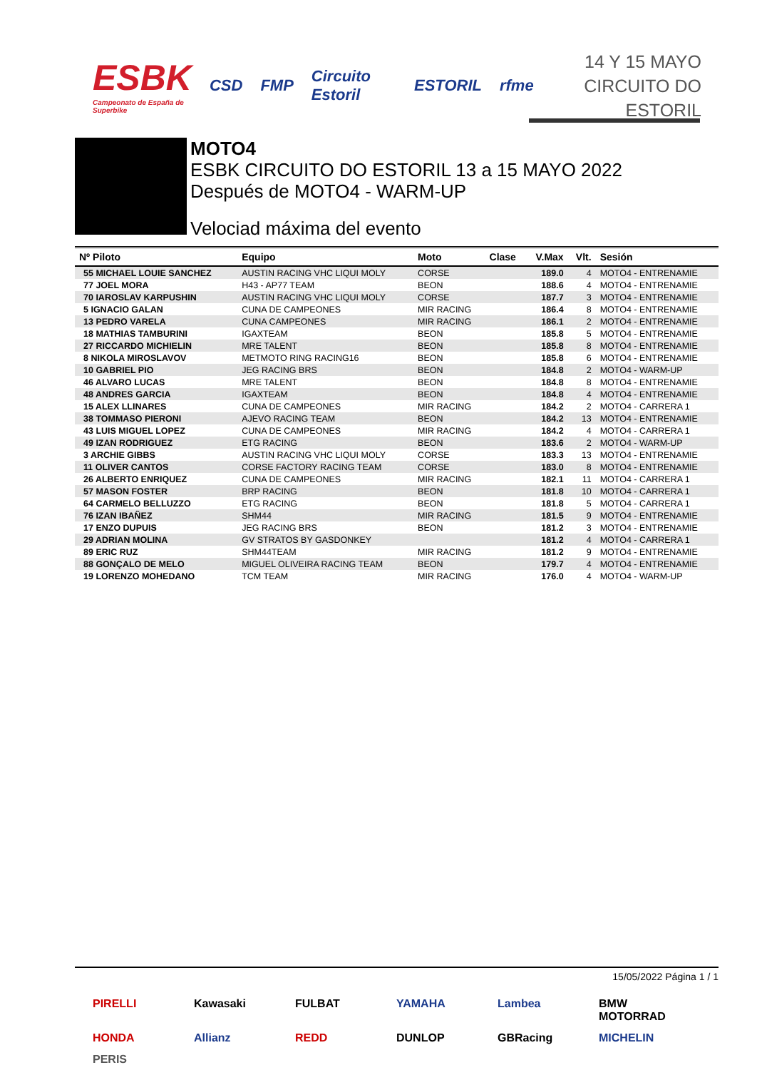ESBK
Campeonato de España de Superbike
CSD FMP Circuito Estoril ESTORIL rfme
14 Y 15 MAYO
CIRCUITO DO ESTORIL
MOTO4
ESBK CIRCUITO DO ESTORIL 13 a 15 MAYO 2022
Después de MOTO4 - WARM-UP
Velociad máxima del evento
| Nº Piloto | Equipo | Moto | Clase | V.Max | Vlt. | Sesión |
| --- | --- | --- | --- | --- | --- | --- |
| 55 MICHAEL LOUIE SANCHEZ | AUSTIN RACING VHC LIQUI MOLY | CORSE | | 189.0 | 4 | MOTO4 - ENTRENAMIE |
| 77 JOEL MORA | H43 - AP77 TEAM | BEON | | 188.6 | 4 | MOTO4 - ENTRENAMIE |
| 70 IAROSLAV KARPUSHIN | AUSTIN RACING VHC LIQUI MOLY | CORSE | | 187.7 | 3 | MOTO4 - ENTRENAMIE |
| 5 IGNACIO GALAN | CUNA DE CAMPEONES | MIR RACING | | 186.4 | 8 | MOTO4 - ENTRENAMIE |
| 13 PEDRO VARELA | CUNA CAMPEONES | MIR RACING | | 186.1 | 2 | MOTO4 - ENTRENAMIE |
| 18 MATHIAS TAMBURINI | IGAXTEAM | BEON | | 185.8 | 5 | MOTO4 - ENTRENAMIE |
| 27 RICCARDO MICHIELIN | MRE TALENT | BEON | | 185.8 | 8 | MOTO4 - ENTRENAMIE |
| 8 NIKOLA MIROSLAVOV | METMOTO RING RACING16 | BEON | | 185.8 | 6 | MOTO4 - ENTRENAMIE |
| 10 GABRIEL PIO | JEG RACING BRS | BEON | | 184.8 | 2 | MOTO4 - WARM-UP |
| 46 ALVARO LUCAS | MRE TALENT | BEON | | 184.8 | 8 | MOTO4 - ENTRENAMIE |
| 48 ANDRES GARCIA | IGAXTEAM | BEON | | 184.8 | 4 | MOTO4 - ENTRENAMIE |
| 15 ALEX LLINARES | CUNA DE CAMPEONES | MIR RACING | | 184.2 | 2 | MOTO4 - CARRERA 1 |
| 38 TOMMASO PIERONI | AJEVO RACING TEAM | BEON | | 184.2 | 13 | MOTO4 - ENTRENAMIE |
| 43 LUIS MIGUEL LOPEZ | CUNA DE CAMPEONES | MIR RACING | | 184.2 | 4 | MOTO4 - CARRERA 1 |
| 49 IZAN RODRIGUEZ | ETG RACING | BEON | | 183.6 | 2 | MOTO4 - WARM-UP |
| 3 ARCHIE GIBBS | AUSTIN RACING VHC LIQUI MOLY | CORSE | | 183.3 | 13 | MOTO4 - ENTRENAMIE |
| 11 OLIVER CANTOS | CORSE FACTORY RACING TEAM | CORSE | | 183.0 | 8 | MOTO4 - ENTRENAMIE |
| 26 ALBERTO ENRIQUEZ | CUNA DE CAMPEONES | MIR RACING | | 182.1 | 11 | MOTO4 - CARRERA 1 |
| 57 MASON FOSTER | BRP RACING | BEON | | 181.8 | 10 | MOTO4 - CARRERA 1 |
| 64 CARMELO BELLUZZO | ETG RACING | BEON | | 181.8 | 5 | MOTO4 - CARRERA 1 |
| 76 IZAN IBAÑEZ | SHM44 | MIR RACING | | 181.5 | 9 | MOTO4 - ENTRENAMIE |
| 17 ENZO DUPUIS | JEG RACING BRS | BEON | | 181.2 | 3 | MOTO4 - ENTRENAMIE |
| 29 ADRIAN MOLINA | GV STRATOS BY GASDONKEY | | | 181.2 | 4 | MOTO4 - CARRERA 1 |
| 89 ERIC RUZ | SHM44TEAM | MIR RACING | | 181.2 | 9 | MOTO4 - ENTRENAMIE |
| 88 GONÇALO DE MELO | MIGUEL OLIVEIRA RACING TEAM | BEON | | 179.7 | 4 | MOTO4 - ENTRENAMIE |
| 19 LORENZO MOHEDANO | TCM TEAM | MIR RACING | | 176.0 | 4 | MOTO4 - WARM-UP |
15/05/2022 Página 1 / 1
PIRELLI Kawasaki FULBAT YAMAHA Lambea BMW MOTORRAD HONDA Allianz REDD DUNLOP GBRacing MICHELIN PERIS